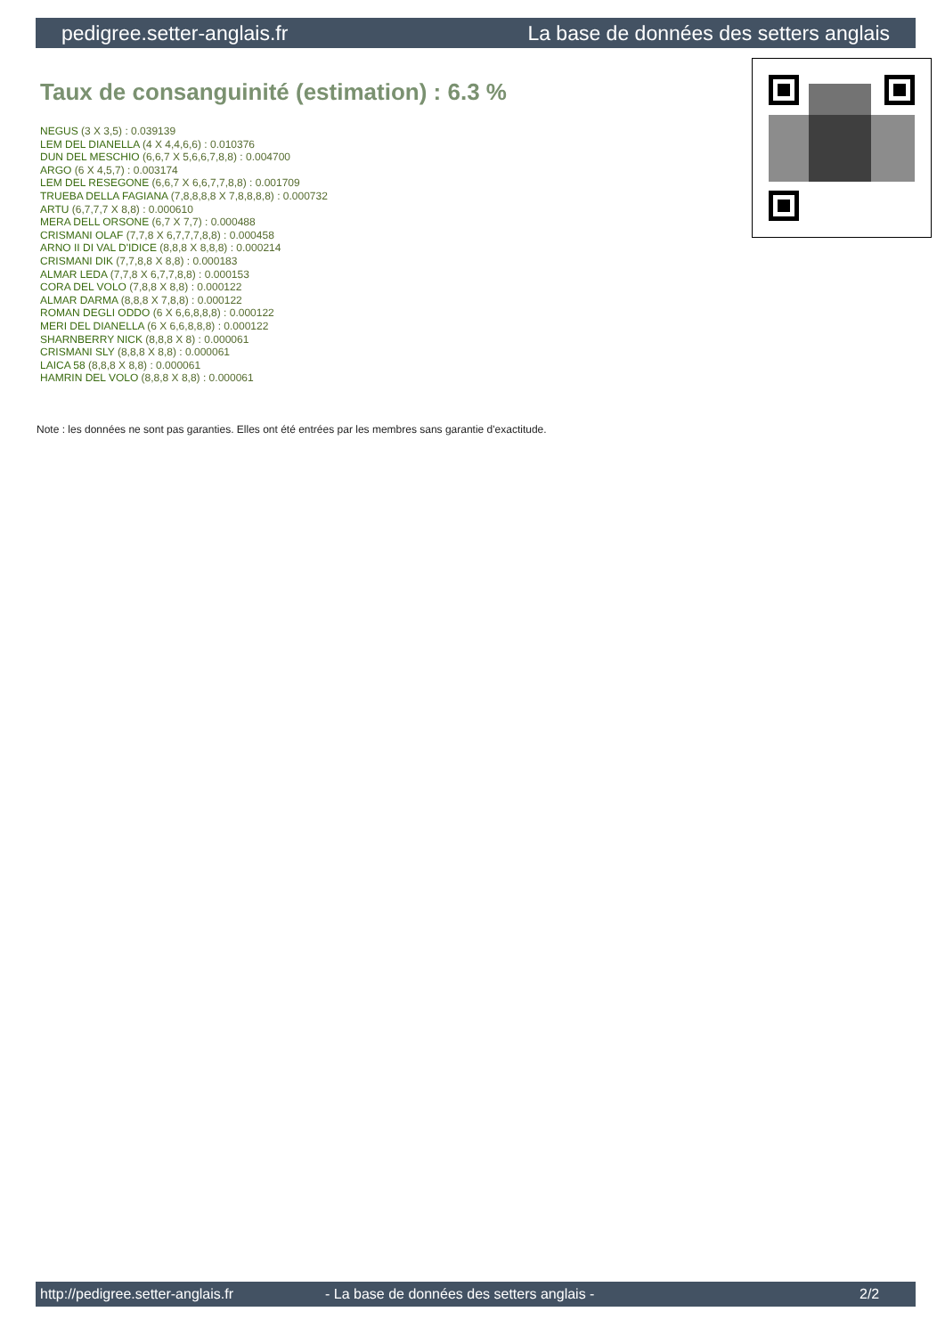pedigree.setter-anglais.fr La base de données des setters anglais
Taux de consanguinité (estimation) : 6.3 %
NEGUS (3 X 3,5) : 0.039139
LEM DEL DIANELLA (4 X 4,4,6,6) : 0.010376
DUN DEL MESCHIO (6,6,7 X 5,6,6,7,8,8) : 0.004700
ARGO (6 X 4,5,7) : 0.003174
LEM DEL RESEGONE (6,6,7 X 6,6,7,7,8,8) : 0.001709
TRUEBA DELLA FAGIANA (7,8,8,8,8 X 7,8,8,8,8) : 0.000732
ARTU (6,7,7,7 X 8,8) : 0.000610
MERA DELL ORSONE (6,7 X 7,7) : 0.000488
CRISMANI OLAF (7,7,8 X 6,7,7,7,8,8) : 0.000458
ARNO II DI VAL D'IDICE (8,8,8 X 8,8,8) : 0.000214
CRISMANI DIK (7,7,8,8 X 8,8) : 0.000183
ALMAR LEDA (7,7,8 X 6,7,7,8,8) : 0.000153
CORA DEL VOLO (7,8,8 X 8,8) : 0.000122
ALMAR DARMA (8,8,8 X 7,8,8) : 0.000122
ROMAN DEGLI ODDO (6 X 6,6,8,8,8) : 0.000122
MERI DEL DIANELLA (6 X 6,6,8,8,8) : 0.000122
SHARNBERRY NICK (8,8,8 X 8) : 0.000061
CRISMANI SLY (8,8,8 X 8,8) : 0.000061
LAICA 58 (8,8,8 X 8,8) : 0.000061
HAMRIN DEL VOLO (8,8,8 X 8,8) : 0.000061
Note : les données ne sont pas garanties. Elles ont été entrées par les membres sans garantie d'exactitude.
http://pedigree.setter-anglais.fr - La base de données des setters anglais - 2/2